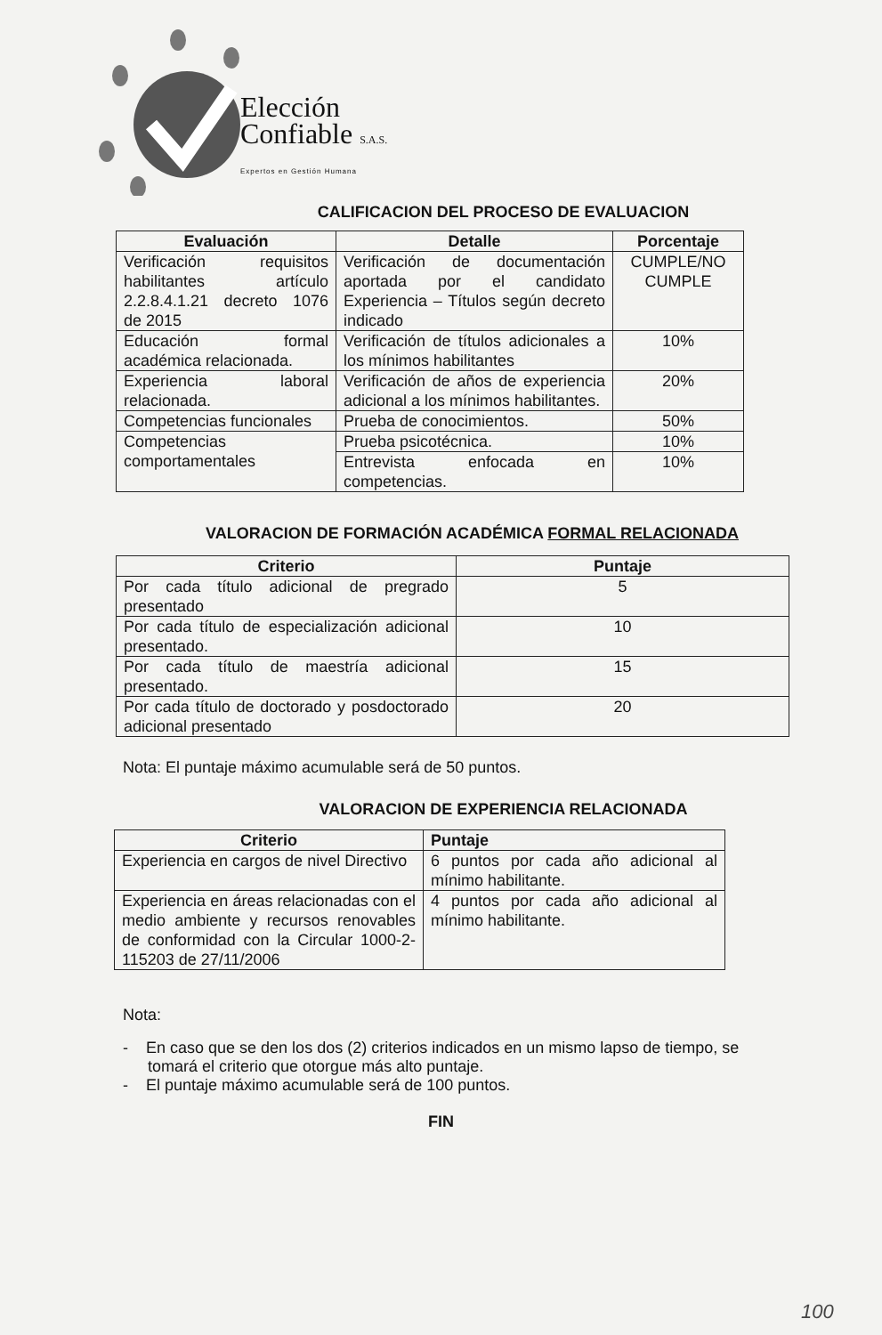Elección
Confiable S.A.S.
Expertos en Gestión Humana
CALIFICACION DEL PROCESO DE EVALUACION
| Evaluación | Detalle | Porcentaje |
| --- | --- | --- |
| Verificación requisitos habilitantes artículo 2.2.8.4.1.21 decreto 1076 de 2015 | Verificación de documentación aportada por el candidato Experiencia – Títulos según decreto indicado | CUMPLE/NO CUMPLE |
| Educación formal académica relacionada. | Verificación de títulos adicionales a los mínimos habilitantes | 10% |
| Experiencia laboral relacionada. | Verificación de años de experiencia adicional a los mínimos habilitantes. | 20% |
| Competencias funcionales | Prueba de conocimientos. | 50% |
| Competencias comportamentales | Prueba psicotécnica. | 10% |
| | Entrevista enfocada en competencias. | 10% |
VALORACION DE FORMACIÓN ACADÉMICA FORMAL RELACIONADA
| Criterio | Puntaje |
| --- | --- |
| Por cada título adicional de pregrado presentado | 5 |
| Por cada título de especialización adicional presentado. | 10 |
| Por cada título de maestría adicional presentado. | 15 |
| Por cada título de doctorado y posdoctorado adicional presentado | 20 |
Nota: El puntaje máximo acumulable será de 50 puntos.
VALORACION DE EXPERIENCIA RELACIONADA
| Criterio | Puntaje |
| --- | --- |
| Experiencia en cargos de nivel Directivo | 6 puntos por cada año adicional al mínimo habilitante. |
| Experiencia en áreas relacionadas con el medio ambiente y recursos renovables de conformidad con la Circular 1000-2-115203 de 27/11/2006 | 4 puntos por cada año adicional al mínimo habilitante. |
Nota:
- En caso que se den los dos (2) criterios indicados en un mismo lapso de tiempo, se tomará el criterio que otorgue más alto puntaje.
- El puntaje máximo acumulable será de 100 puntos.
FIN
100